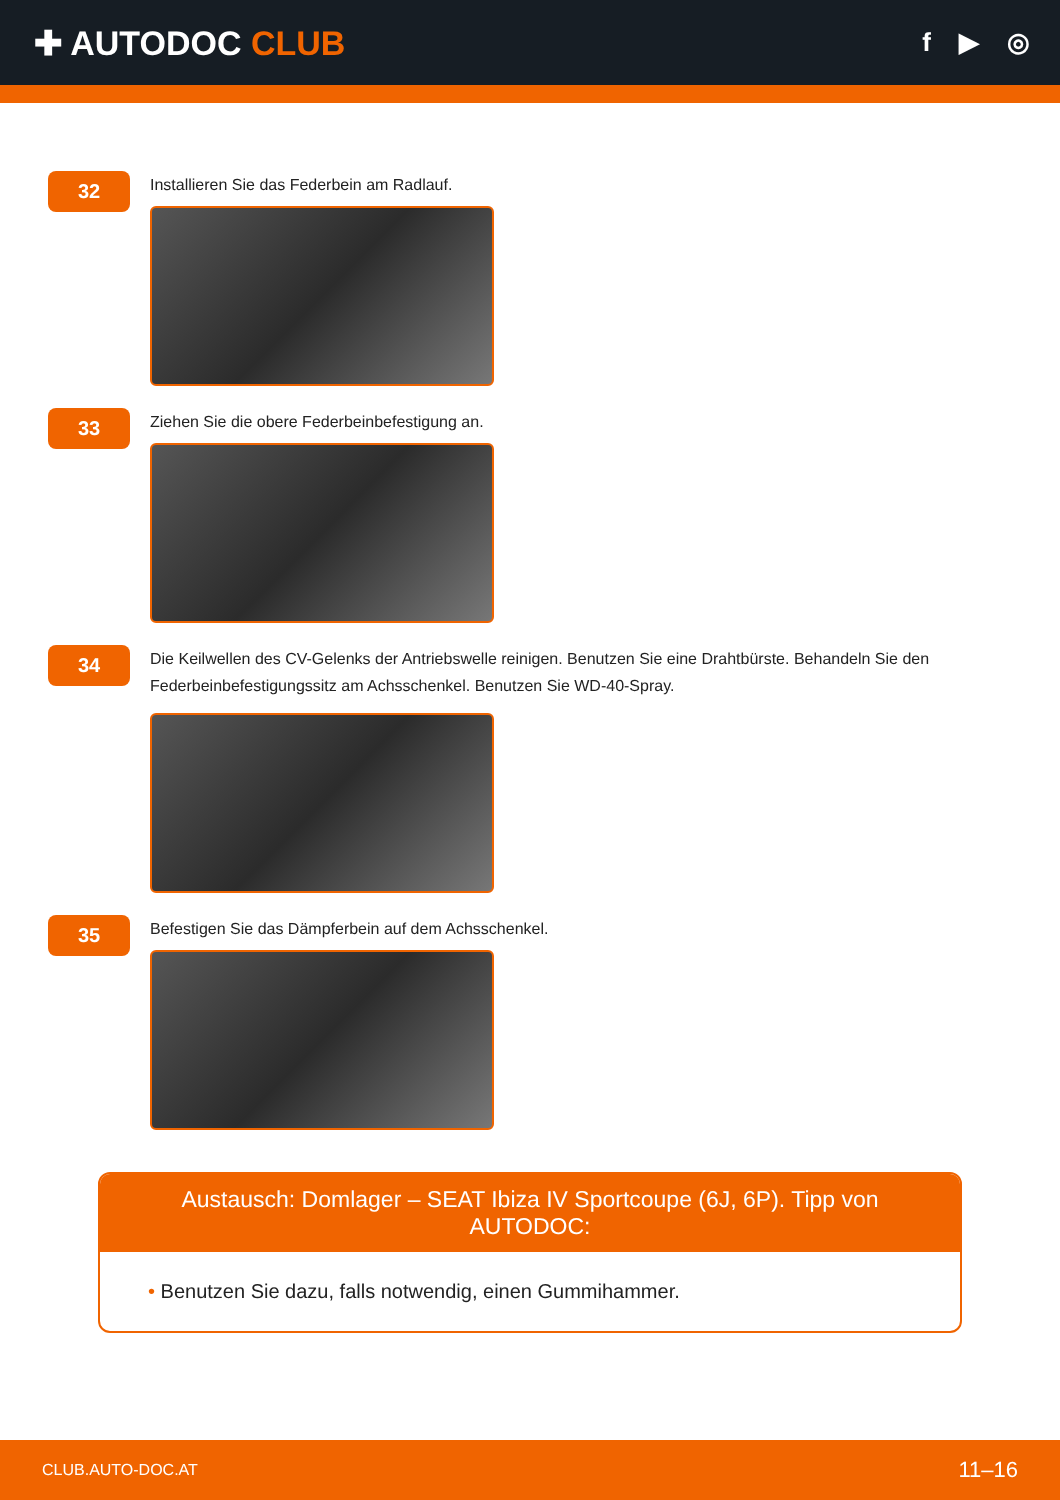✚ AUTODOC CLUB
f ▶ ◎
32
Installieren Sie das Federbein am Radlauf.
33
Ziehen Sie die obere Federbeinbefestigung an.
34
Die Keilwellen des CV-Gelenks der Antriebswelle reinigen. Benutzen Sie eine Drahtbürste. Behandeln Sie den Federbeinbefestigungssitz am Achsschenkel. Benutzen Sie WD-40-Spray.
35
Befestigen Sie das Dämpferbein auf dem Achsschenkel.
Austausch: Domlager – SEAT Ibiza IV Sportcoupe (6J, 6P). Tipp von AUTODOC:
• Benutzen Sie dazu, falls notwendig, einen Gummihammer.
CLUB.AUTO-DOC.AT 11–16